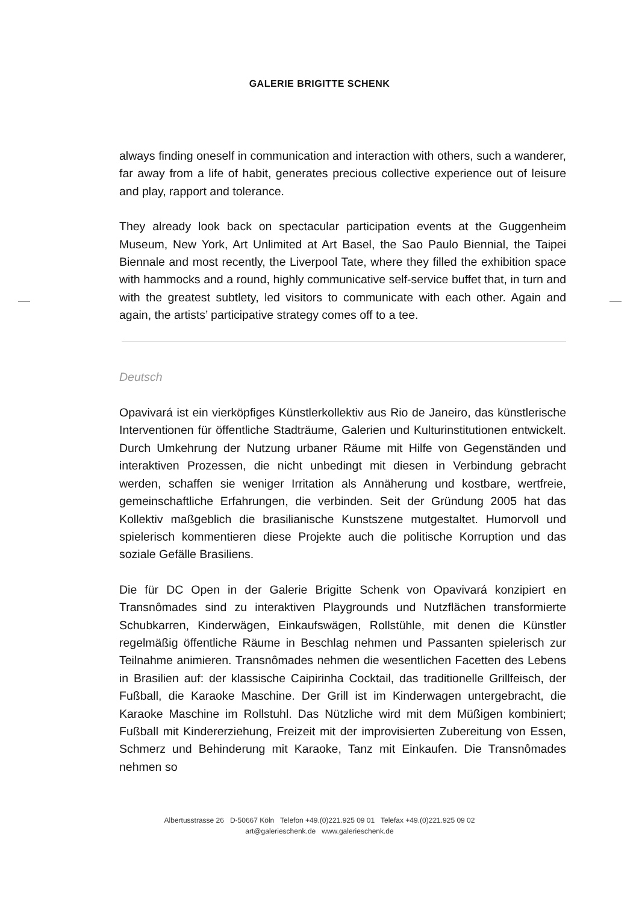GALERIE BRIGITTE SCHENK
always finding oneself in communication and interaction with others, such a wanderer, far away from a life of habit, generates precious collective experience out of leisure and play, rapport and tolerance.
They already look back on spectacular participation events at the Guggenheim Museum, New York, Art Unlimited at Art Basel, the Sao Paulo Biennial, the Taipei Biennale and most recently, the Liverpool Tate, where they filled the exhibition space with hammocks and a round, highly communicative self-service buffet that, in turn and with the greatest subtlety, led visitors to communicate with each other. Again and again, the artists’ participative strategy comes off to a tee.
Deutsch
Opavivará ist ein vierköpfiges Künstlerkollektiv aus Rio de Janeiro, das künstlerische Interventionen für öffentliche Stadträume, Galerien und Kulturinstitutionen entwickelt. Durch Umkehrung der Nutzung urbaner Räume mit Hilfe von Gegenständen und interaktiven Prozessen, die nicht unbedingt mit diesen in Verbindung gebracht werden, schaffen sie weniger Irritation als Annäherung und kostbare, wertfreie, gemeinschaftliche Erfahrungen, die verbinden. Seit der Gründung 2005 hat das Kollektiv maßgeblich die brasilianische Kunstszene mutgestaltet. Humorvoll und spielerisch kommentieren diese Projekte auch die politische Korruption und das soziale Gefälle Brasiliens.
Die für DC Open in der Galerie Brigitte Schenk von Opavivará konzipiert en Transnômades sind zu interaktiven Playgrounds und Nutzflächen transformierte Schubkarren, Kinderwägen, Einkaufswägen, Rollstühle, mit denen die Künstler regelmäßig öffentliche Räume in Beschlag nehmen und Passanten spielerisch zur Teilnahme animieren. Transnômades nehmen die wesentlichen Facetten des Lebens in Brasilien auf: der klassische Caipirinha Cocktail, das traditionelle Grillfeisch, der Fußball, die Karaoke Maschine. Der Grill ist im Kinderwagen untergebracht, die Karaoke Maschine im Rollstuhl. Das Nützliche wird mit dem Müßigen kombiniert; Fußball mit Kindererziehung, Freizeit mit der improvisierten Zubereitung von Essen, Schmerz und Behinderung mit Karaoke, Tanz mit Einkaufen. Die Transnômades nehmen so
Albertusstrasse 26 D-50667 Köln Telefon +49.(0)221.925 09 01 Telefax +49.(0)221.925 09 02
art@galerieschenk.de www.galerieschenk.de